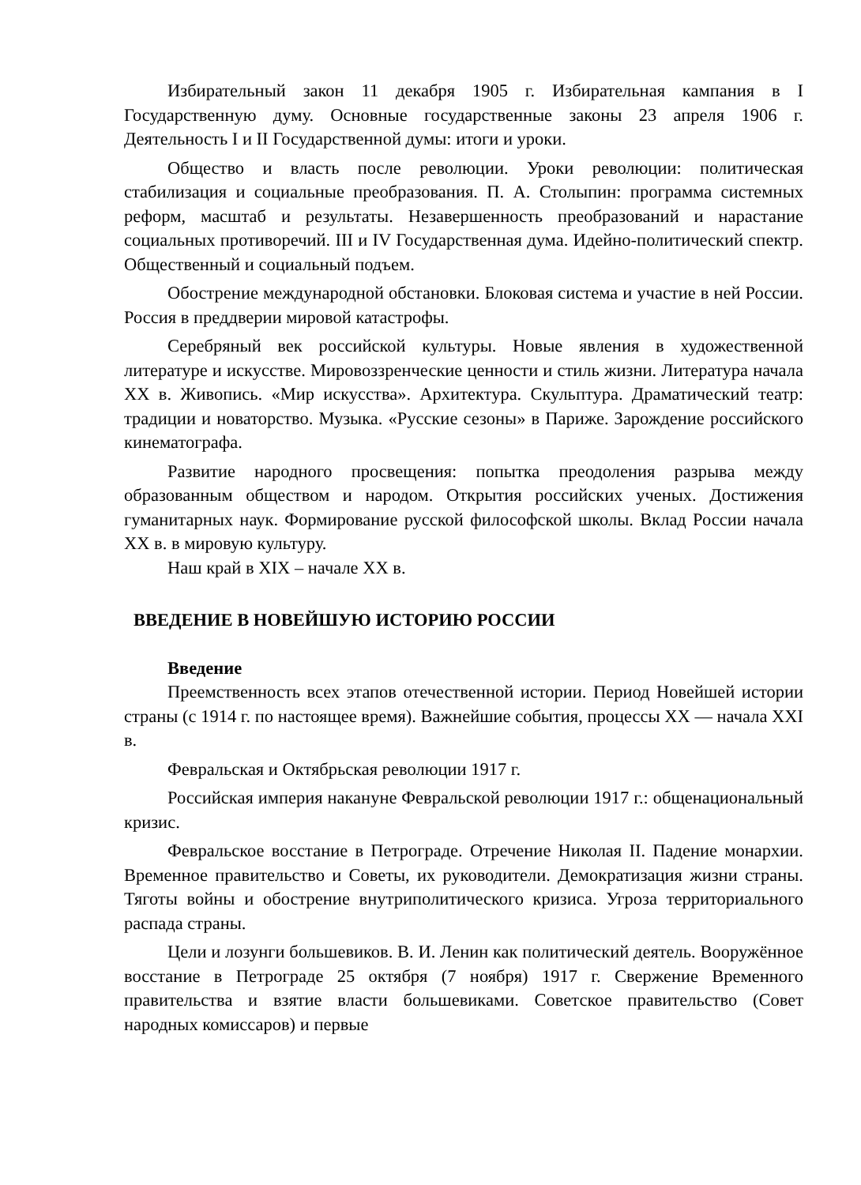Избирательный закон 11 декабря 1905 г. Избирательная кампания в I Государственную думу. Основные государственные законы 23 апреля 1906 г. Деятельность I и II Государственной думы: итоги и уроки.
Общество и власть после революции. Уроки революции: политическая стабилизация и социальные преобразования. П. А. Столыпин: программа системных реформ, масштаб и результаты. Незавершенность преобразований и нарастание социальных противоречий. III и IV Государственная дума. Идейно-политический спектр. Общественный и социальный подъем.
Обострение международной обстановки. Блоковая система и участие в ней России. Россия в преддверии мировой катастрофы.
Серебряный век российской культуры. Новые явления в художественной литературе и искусстве. Мировоззренческие ценности и стиль жизни. Литература начала XX в. Живопись. «Мир искусства». Архитектура. Скульптура. Драматический театр: традиции и новаторство. Музыка. «Русские сезоны» в Париже. Зарождение российского кинематографа.
Развитие народного просвещения: попытка преодоления разрыва между образованным обществом и народом. Открытия российских ученых. Достижения гуманитарных наук. Формирование русской философской школы. Вклад России начала XX в. в мировую культуру.
Наш край в XIX – начале XX в.
ВВЕДЕНИЕ В НОВЕЙШУЮ ИСТОРИЮ РОССИИ
Введение
Преемственность всех этапов отечественной истории. Период Новейшей истории страны (с 1914 г. по настоящее время). Важнейшие события, процессы XX — начала XXI в.
Февральская и Октябрьская революции 1917 г.
Российская империя накануне Февральской революции 1917 г.: общенациональный кризис.
Февральское восстание в Петрограде. Отречение Николая II. Падение монархии. Временное правительство и Советы, их руководители. Демократизация жизни страны. Тяготы войны и обострение внутриполитического кризиса. Угроза территориального распада страны.
Цели и лозунги большевиков. В. И. Ленин как политический деятель. Вооружённое восстание в Петрограде 25 октября (7 ноября) 1917 г. Свержение Временного правительства и взятие власти большевиками. Советское правительство (Совет народных комиссаров) и первые